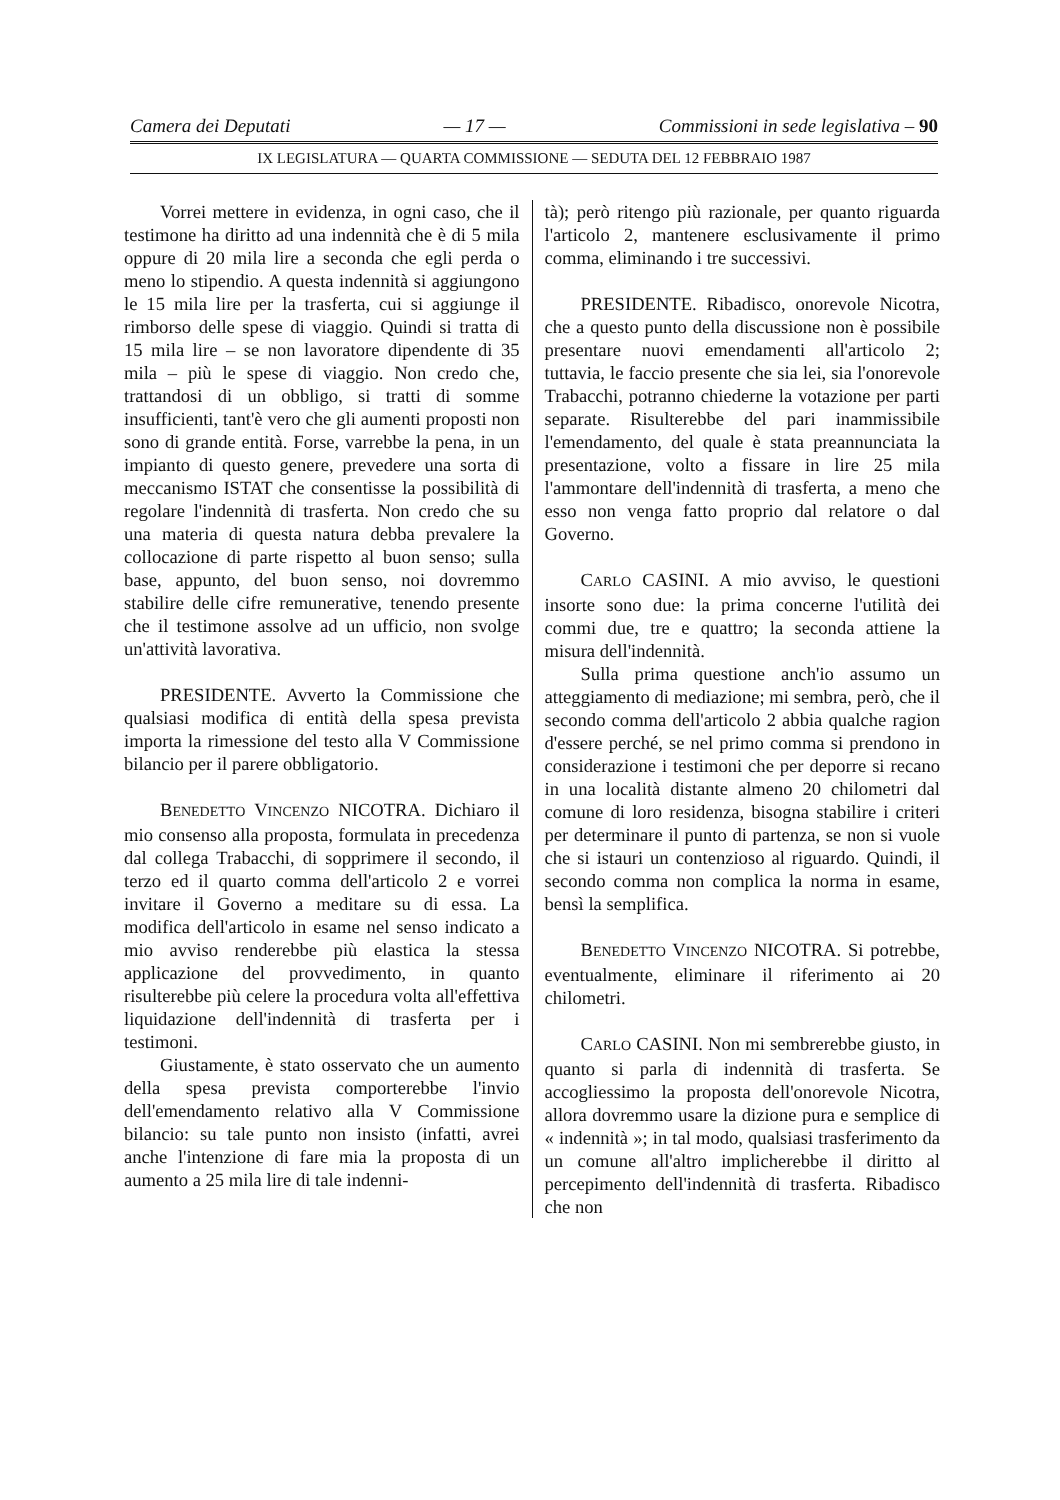Camera dei Deputati — 17 — Commissioni in sede legislativa – 90
IX LEGISLATURA — QUARTA COMMISSIONE — SEDUTA DEL 12 FEBBRAIO 1987
Vorrei mettere in evidenza, in ogni caso, che il testimone ha diritto ad una indennità che è di 5 mila oppure di 20 mila lire a seconda che egli perda o meno lo stipendio. A questa indennità si aggiungono le 15 mila lire per la trasferta, cui si aggiunge il rimborso delle spese di viaggio. Quindi si tratta di 15 mila lire – se non lavoratore dipendente di 35 mila – più le spese di viaggio. Non credo che, trattandosi di un obbligo, si tratti di somme insufficienti, tant'è vero che gli aumenti proposti non sono di grande entità. Forse, varrebbe la pena, in un impianto di questo genere, prevedere una sorta di meccanismo ISTAT che consentisse la possibilità di regolare l'indennità di trasferta. Non credo che su una materia di questa natura debba prevalere la collocazione di parte rispetto al buon senso; sulla base, appunto, del buon senso, noi dovremmo stabilire delle cifre remunerative, tenendo presente che il testimone assolve ad un ufficio, non svolge un'attività lavorativa.
PRESIDENTE. Avverto la Commissione che qualsiasi modifica di entità della spesa prevista importa la rimessione del testo alla V Commissione bilancio per il parere obbligatorio.
BENEDETTO VINCENZO NICOTRA. Dichiaro il mio consenso alla proposta, formulata in precedenza dal collega Trabacchi, di sopprimere il secondo, il terzo ed il quarto comma dell'articolo 2 e vorrei invitare il Governo a meditare su di essa. La modifica dell'articolo in esame nel senso indicato a mio avviso renderebbe più elastica la stessa applicazione del provvedimento, in quanto risulterebbe più celere la procedura volta all'effettiva liquidazione dell'indennità di trasferta per i testimoni.
Giustamente, è stato osservato che un aumento della spesa prevista comporterebbe l'invio dell'emendamento relativo alla V Commissione bilancio: su tale punto non insisto (infatti, avrei anche l'intenzione di fare mia la proposta di un aumento a 25 mila lire di tale indenni-
tà); però ritengo più razionale, per quanto riguarda l'articolo 2, mantenere esclusivamente il primo comma, eliminando i tre successivi.
PRESIDENTE. Ribadisco, onorevole Nicotra, che a questo punto della discussione non è possibile presentare nuovi emendamenti all'articolo 2; tuttavia, le faccio presente che sia lei, sia l'onorevole Trabacchi, potranno chiederne la votazione per parti separate. Risulterebbe del pari inammissibile l'emendamento, del quale è stata preannunciata la presentazione, volto a fissare in lire 25 mila l'ammontare dell'indennità di trasferta, a meno che esso non venga fatto proprio dal relatore o dal Governo.
CARLO CASINI. A mio avviso, le questioni insorte sono due: la prima concerne l'utilità dei commi due, tre e quattro; la seconda attiene la misura dell'indennità.
Sulla prima questione anch'io assumo un atteggiamento di mediazione; mi sembra, però, che il secondo comma dell'articolo 2 abbia qualche ragion d'essere perché, se nel primo comma si prendono in considerazione i testimoni che per deporre si recano in una località distante almeno 20 chilometri dal comune di loro residenza, bisogna stabilire i criteri per determinare il punto di partenza, se non si vuole che si istauri un contenzioso al riguardo. Quindi, il secondo comma non complica la norma in esame, bensì la semplifica.
BENEDETTO VINCENZO NICOTRA. Si potrebbe, eventualmente, eliminare il riferimento ai 20 chilometri.
CARLO CASINI. Non mi sembrerebbe giusto, in quanto si parla di indennità di trasferta. Se accogliessimo la proposta dell'onorevole Nicotra, allora dovremmo usare la dizione pura e semplice di « indennità »; in tal modo, qualsiasi trasferimento da un comune all'altro implicherebbe il diritto al percepimento dell'indennità di trasferta. Ribadisco che non